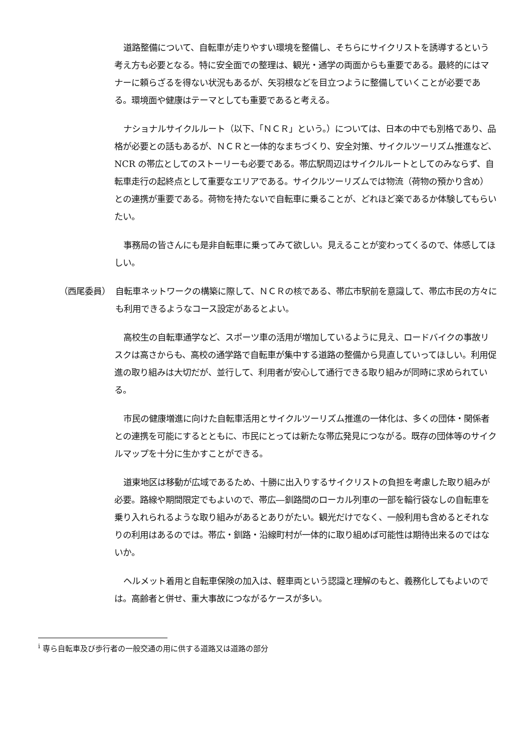道路整備について、自転車が走りやすい環境を整備し、そちらにサイクリストを誘導するという考え方も必要となる。特に安全面での整理は、観光・通学の両面からも重要である。最終的にはマナーに頼らざるを得ない状況もあるが、矢羽根などを目立つように整備していくことが必要である。環境面や健康はテーマとしても重要であると考える。
ナショナルサイクルルート（以下、「ＮＣＲ」という。）については、日本の中でも別格であり、品格が必要との話もあるが、ＮＣＲと一体的なまちづくり、安全対策、サイクルツーリズム推進など、NCR の帯広としてのストーリーも必要である。帯広駅周辺はサイクルルートとしてのみならず、自転車走行の起終点として重要なエリアである。サイクルツーリズムでは物流（荷物の預かり含め）との連携が重要である。荷物を持たないで自転車に乗ることが、どれほど楽であるか体験してもらいたい。
事務局の皆さんにも是非自転車に乗ってみて欲しい。見えることが変わってくるので、体感してほしい。
（西尾委員） 自転車ネットワークの構築に際して、ＮＣＲの核である、帯広市駅前を意識して、帯広市民の方々にも利用できるようなコース設定があるとよい。
高校生の自転車通学など、スポーツ車の活用が増加しているように見え、ロードバイクの事故リスクは高さからも、高校の通学路で自転車が集中する道路の整備から見直していってほしい。利用促進の取り組みは大切だが、並行して、利用者が安心して通行できる取り組みが同時に求められている。
市民の健康増進に向けた自転車活用とサイクルツーリズム推進の一体化は、多くの団体・関係者との連携を可能にするとともに、市民にとっては新たな帯広発見につながる。既存の団体等のサイクルマップを十分に生かすことができる。
道東地区は移動が広域であるため、十勝に出入りするサイクリストの負担を考慮した取り組みが必要。路線や期間限定でもよいので、帯広―釧路間のローカル列車の一部を輪行袋なしの自転車を乗り入れられるような取り組みがあるとありがたい。観光だけでなく、一般利用も含めるとそれなりの利用はあるのでは。帯広・釧路・沿線町村が一体的に取り組めば可能性は期待出来るのではないか。
ヘルメット着用と自転車保険の加入は、軽車両という認識と理解のもと、義務化してもよいのでは。高齢者と併せ、重大事故につながるケースが多い。
<sup>i</sup> 専ら自転車及び歩行者の一般交通の用に供する道路又は道路の部分